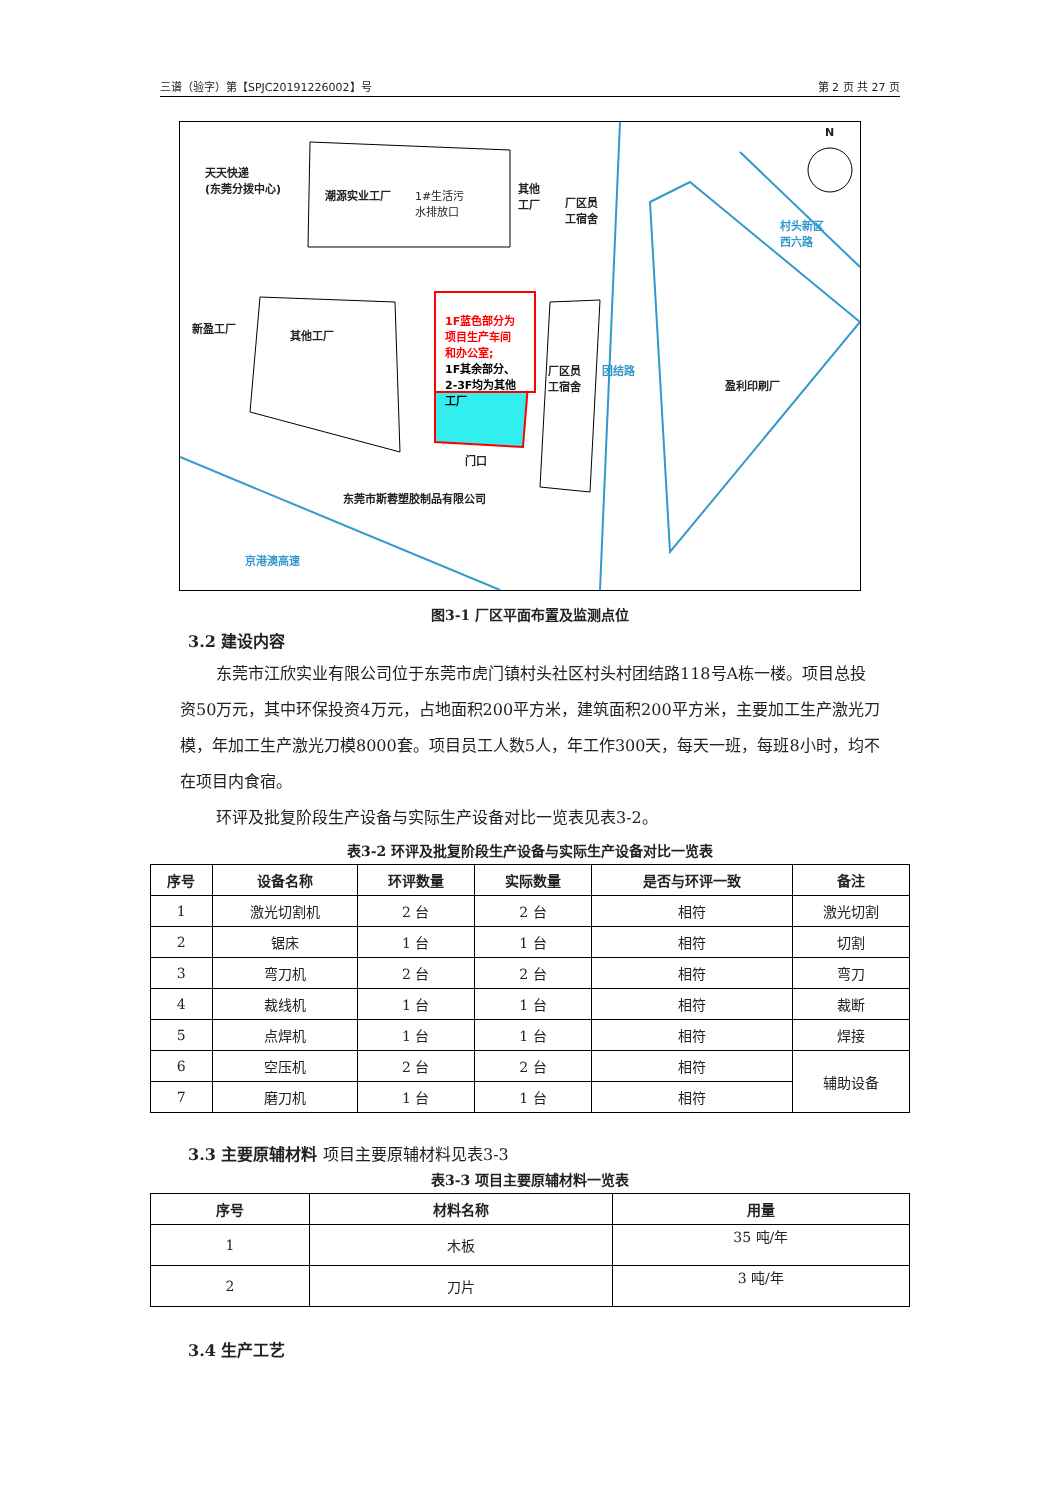三谱（验字）第【SPJC20191226002】号 第 2 页 共 27 页
天天快递
(东莞分拨中心)
潮源实业工厂 1#生活污
水排放口
其他
工厂 厂区员
工宿舍
N
村头新区
西六路
新盈工厂
其他工厂
1F蓝色部分为
项目生产车间
和办公室;
1F其余部分、
2-3F均为其他
工厂
厂区员
工宿舍
团结路
盈利印刷厂
门口
东莞市斯蓉塑胶制品有限公司
京港澳高速
图3-1 厂区平面布置及监测点位
3.2 建设内容
东莞市江欣实业有限公司位于东莞市虎门镇村头社区村头村团结路118号A栋一楼。项目总投资50万元，其中环保投资4万元，占地面积200平方米，建筑面积200平方米，主要加工生产激光刀模，年加工生产激光刀模8000套。项目员工人数5人，年工作300天，每天一班，每班8小时，均不在项目内食宿。
环评及批复阶段生产设备与实际生产设备对比一览表见表3-2。
表3-2 环评及批复阶段生产设备与实际生产设备对比一览表
| 序号 | 设备名称 | 环评数量 | 实际数量 | 是否与环评一致 | 备注 |
| --- | --- | --- | --- | --- | --- |
| 1 | 激光切割机 | 2 台 | 2 台 | 相符 | 激光切割 |
| 2 | 锯床 | 1 台 | 1 台 | 相符 | 切割 |
| 3 | 弯刀机 | 2 台 | 2 台 | 相符 | 弯刀 |
| 4 | 裁线机 | 1 台 | 1 台 | 相符 | 裁断 |
| 5 | 点焊机 | 1 台 | 1 台 | 相符 | 焊接 |
| 6 | 空压机 | 2 台 | 2 台 | 相符 | 辅助设备 |
| 7 | 磨刀机 | 1 台 | 1 台 | 相符 | |
3.3 主要原辅材料 项目主要原辅材料见表3-3
表3-3 项目主要原辅材料一览表
| 序号 | 材料名称 | 用量 |
| --- | --- | --- |
| 1 | 木板 | 35 吨/年 |
| 2 | 刀片 | 3 吨/年 |
3.4 生产工艺